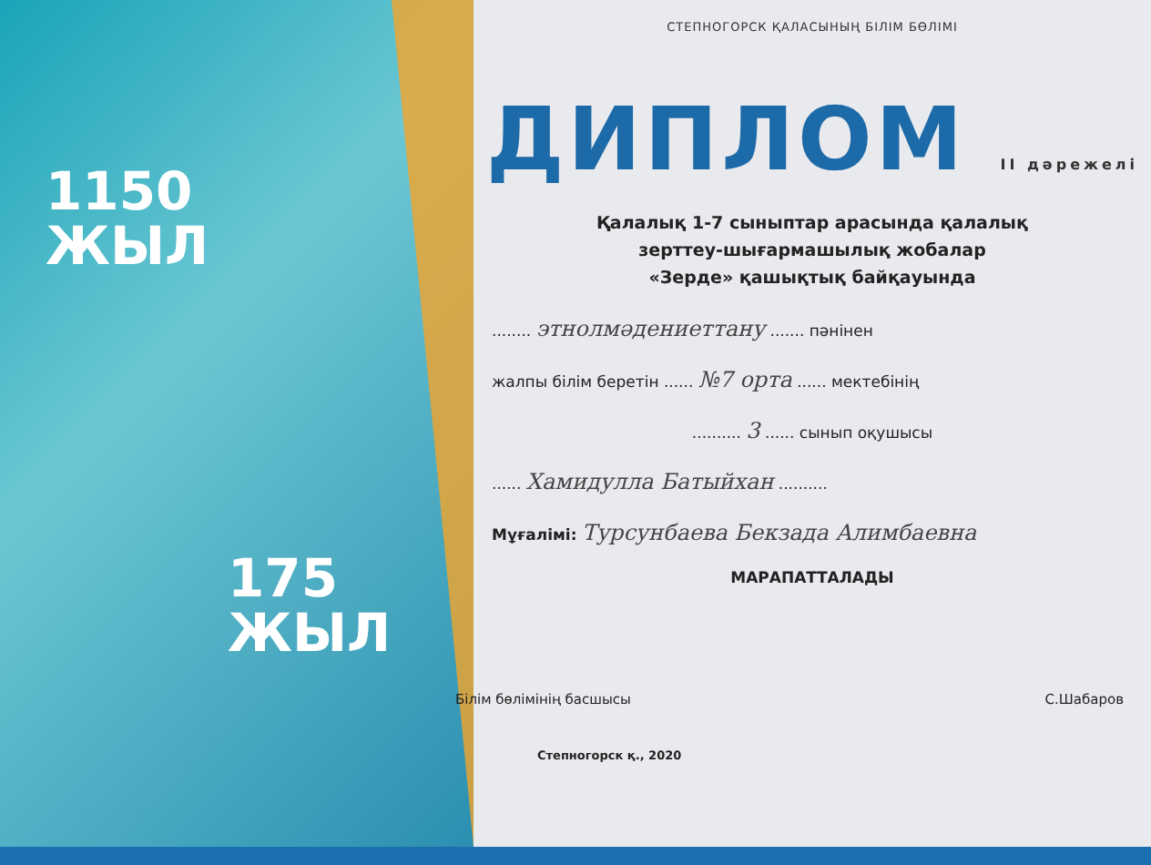1150
ЖЫЛ
175
ЖЫЛ
СТЕПНОГОРСК ҚАЛАСЫНЫҢ БІЛІМ БӨЛІМІ
ДИПЛОМ II дәрежелі
Қалалық 1-7 сыныптар арасында қалалық
зерттеу-шығармашылық жобалар
«Зерде» қашықтық байқауында
........ этнолмәдениеттану ....... пәнінен
жалпы білім беретін ...... №7 орта ...... мектебінің
.......... 3 ...... сынып оқушысы
...... Хамидулла Батыйхан ..........
Мұғалімі: Турсунбаева Бекзада Алимбаевна
МАРАПАТТАЛАДЫ
Білім бөлімінің басшысы С.Шабаров
Степногорск қ., 2020